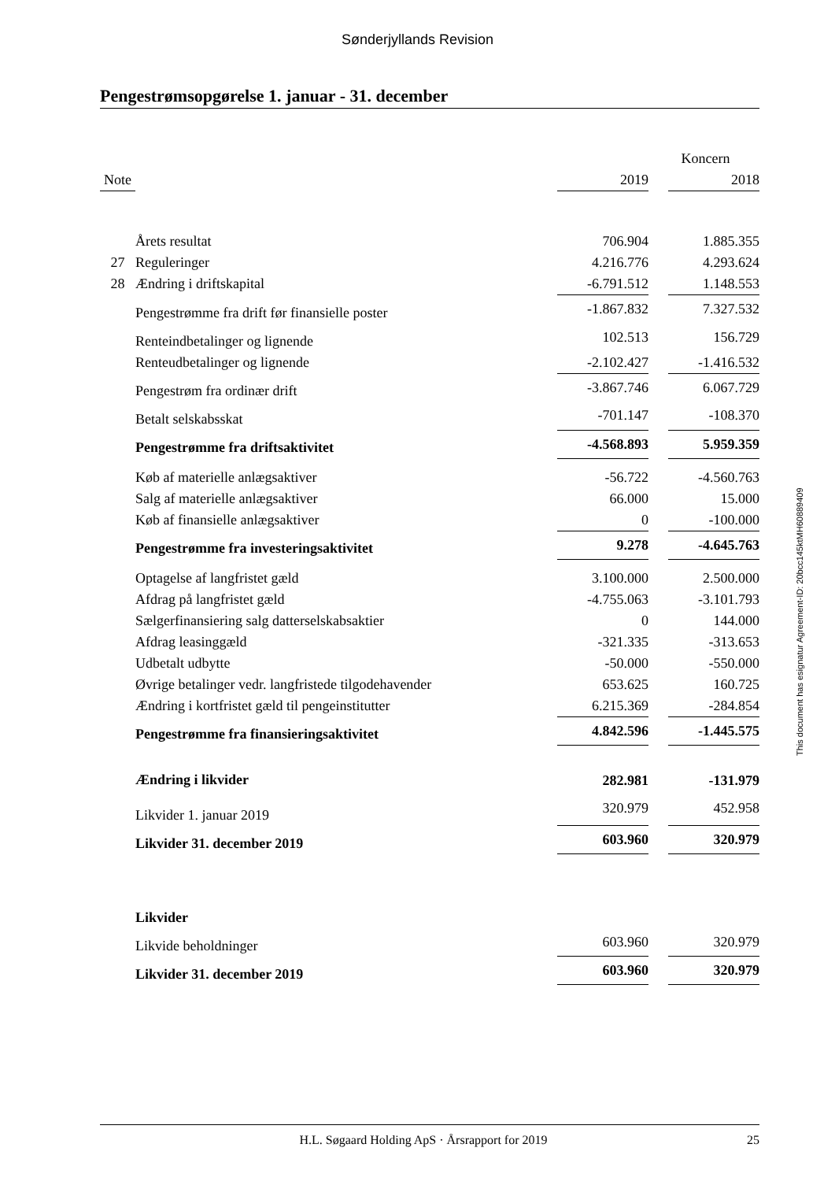Sønderjyllands Revision
Pengestrømsopgørelse 1. januar - 31. december
| | | Koncern | | |
| --- | --- | --- | --- | --- |
| Note | | 2019 | | 2018 |
| | Årets resultat | 706.904 | | 1.885.355 |
| 27 | Reguleringer | 4.216.776 | | 4.293.624 |
| 28 | Ændring i driftskapital | -6.791.512 | | 1.148.553 |
| | Pengestrømme fra drift før finansielle poster | -1.867.832 | | 7.327.532 |
| | Renteindbetalinger og lignende | 102.513 | | 156.729 |
| | Renteudbetalinger og lignende | -2.102.427 | | -1.416.532 |
| | Pengestrøm fra ordinær drift | -3.867.746 | | 6.067.729 |
| | Betalt selskabsskat | -701.147 | | -108.370 |
| | Pengestrømme fra driftsaktivitet | -4.568.893 | | 5.959.359 |
| | Køb af materielle anlægsaktiver | -56.722 | | -4.560.763 |
| | Salg af materielle anlægsaktiver | 66.000 | | 15.000 |
| | Køb af finansielle anlægsaktiver | 0 | | -100.000 |
| | Pengestrømme fra investeringsaktivitet | 9.278 | | -4.645.763 |
| | Optagelse af langfristet gæld | 3.100.000 | | 2.500.000 |
| | Afdrag på langfristet gæld | -4.755.063 | | -3.101.793 |
| | Sælgerfinansiering salg datterselskabsaktier | 0 | | 144.000 |
| | Afdrag leasinggæld | -321.335 | | -313.653 |
| | Udbetalt udbytte | -50.000 | | -550.000 |
| | Øvrige betalinger vedr. langfristede tilgodehavender | 653.625 | | 160.725 |
| | Ændring i kortfristet gæld til pengeinstitutter | 6.215.369 | | -284.854 |
| | Pengestrømme fra finansieringsaktivitet | 4.842.596 | | -1.445.575 |
| | Ændring i likvider | 282.981 | | -131.979 |
| | Likvider 1. januar 2019 | 320.979 | | 452.958 |
| | Likvider 31. december 2019 | 603.960 | | 320.979 |
| | Likvider | | | |
| | Likvide beholdninger | 603.960 | | 320.979 |
| | Likvider 31. december 2019 | 603.960 | | 320.979 |
This document has esignatur Agreement-ID: 20bcc145ktMH60889409
H.L. Søgaard Holding ApS · Årsrapport for 2019 25